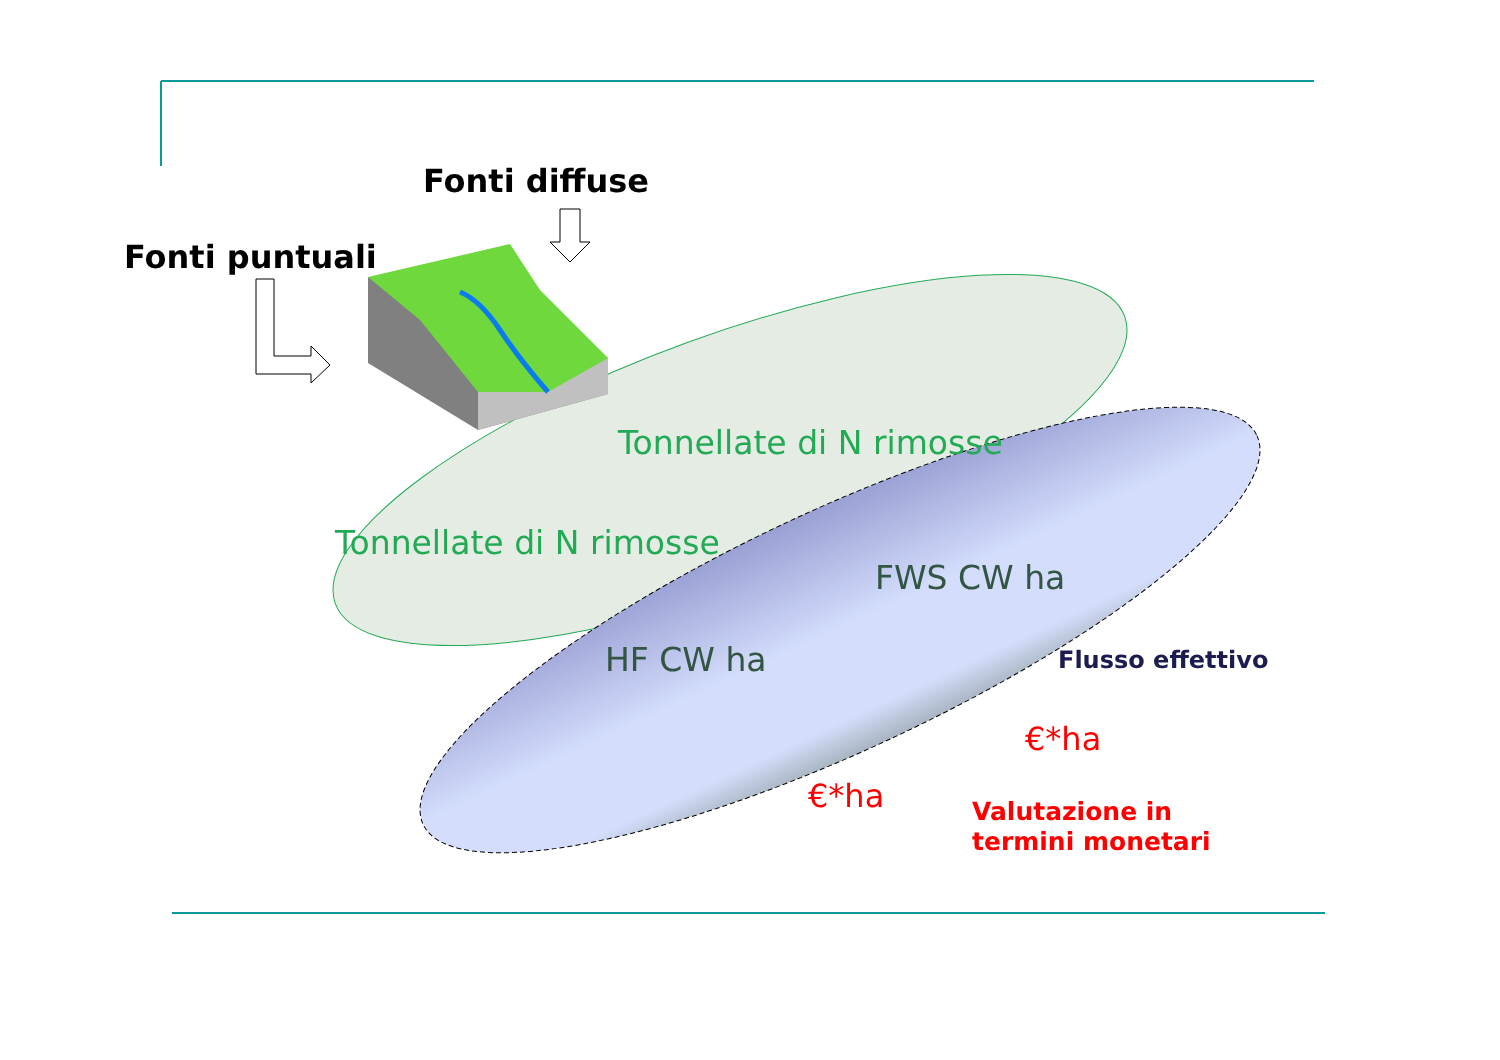Fonti diffuse
Fonti puntuali
Tonnellate di N rimosse
Tonnellate di N rimosse
FWS CW ha
HF CW ha Flusso effettivo
€*ha
€*ha
Valutazione in
termini monetari